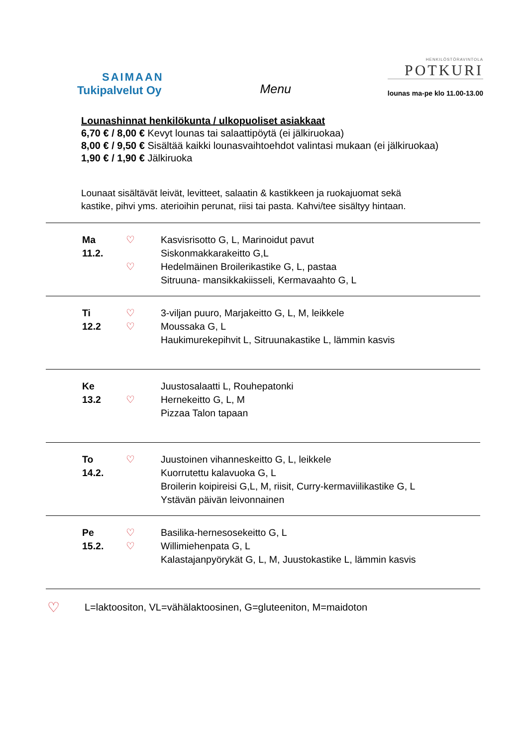SAIMAAN
Tukipalvelut Oy
Menu
HENKILÖSTÖRAVINTOLA
POTKURI
lounas ma-pe klo 11.00-13.00
Lounashinnat henkilökunta / ulkopuoliset asiakkaat
6,70 € / 8,00 € Kevyt lounas tai salaattipöytä (ei jälkiruokaa)
8,00 € / 9,50 € Sisältää kaikki lounasvaihtoehdot valintasi mukaan (ei jälkiruokaa)
1,90 € / 1,90 € Jälkiruoka
Lounaat sisältävät leivät, levitteet, salaatin & kastikkeen ja ruokajuomat sekä
kastike, pihvi yms. aterioihin perunat, riisi tai pasta. Kahvi/tee sisältyy hintaan.
| Ma 11.2. | ♡ ♡ | Kasvisrisotto G, L, Marinoidut pavut Siskonmakkarakeitto G,L Hedelmäinen Broilerikastike G, L, pastaa Sitruuna- mansikkakiisseli, Kermavaahto G, L |
| Ti 12.2 | ♡ ♡ | 3-viljan puuro, Marjakeitto G, L, M, leikkele Moussaka G, L Haukimurekepihvit L, Sitruunakastike L, lämmin kasvis |
| Ke 13.2 | ♡ | Juustosalaatti L, Rouhepatonki Hernekeitto G, L, M Pizzaa Talon tapaan |
| To 14.2. | ♡ | Juustoinen vihanneskeitto G, L, leikkele Kuorrutettu kalavuoka G, L Broilerin koipireisi G,L, M, riisit, Curry-kermaviilikastike G, L Ystävän päivän leivonnainen |
| Pe 15.2. | ♡ ♡ | Basilika-hernesosekeitto G, L Willimiehenpata G, L Kalastajanpyörykät G, L, M, Juustokastike L, lämmin kasvis |
♡ L=laktoositon, VL=vähälaktoosinen, G=gluteeniton, M=maidoton